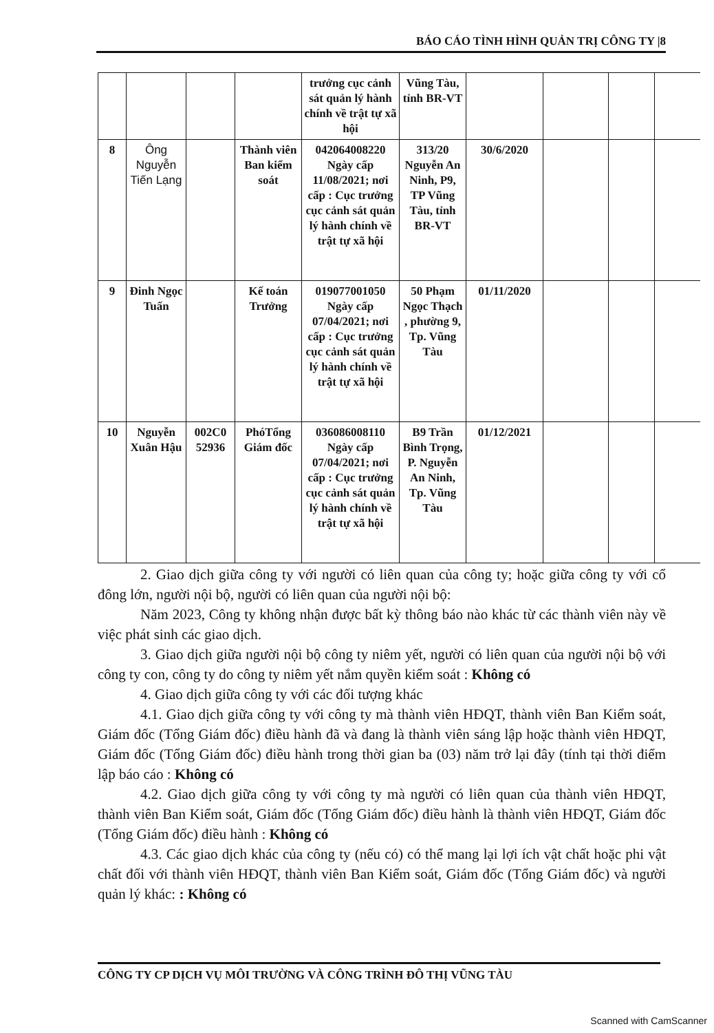BÁO CÁO TÌNH HÌNH QUẢN TRỊ CÔNG TY |8
| | | | | trưởng cục cảnh sát quản lý hành chính về trật tự xã hội | Vũng Tàu, tỉnh BR-VT | | | | |
| 8 | Ông Nguyễn Tiến Lạng | | Thành viên Ban kiểm soát | 042064008220 Ngày cấp 11/08/2021; nơi cấp : Cục trưởng cục cảnh sát quản lý hành chính về trật tự xã hội | 313/20 Nguyễn An Ninh, P9, TP Vũng Tàu, tỉnh BR-VT | 30/6/2020 | | | |
| 9 | Đinh Ngọc Tuấn | | Kế toán Trưởng | 019077001050 Ngày cấp 07/04/2021; nơi cấp : Cục trưởng cục cảnh sát quản lý hành chính về trật tự xã hội | 50 Phạm Ngọc Thạch , phường 9, Tp. Vũng Tàu | 01/11/2020 | | | |
| 10 | Nguyễn Xuân Hậu | 002C0 52936 | PhóTổng Giám đốc | 036086008110 Ngày cấp 07/04/2021; nơi cấp : Cục trưởng cục cảnh sát quản lý hành chính về trật tự xã hội | B9 Trần Bình Trọng, P. Nguyễn An Ninh, Tp. Vũng Tàu | 01/12/2021 | | | |
2. Giao dịch giữa công ty với người có liên quan của công ty; hoặc giữa công ty với cổ đông lớn, người nội bộ, người có liên quan của người nội bộ:
Năm 2023, Công ty không nhận được bất kỳ thông báo nào khác từ các thành viên này về việc phát sinh các giao dịch.
3. Giao dịch giữa người nội bộ công ty niêm yết, người có liên quan của người nội bộ với công ty con, công ty do công ty niêm yết nắm quyền kiểm soát : Không có
4. Giao dịch giữa công ty với các đối tượng khác
4.1. Giao dịch giữa công ty với công ty mà thành viên HĐQT, thành viên Ban Kiểm soát, Giám đốc (Tổng Giám đốc) điều hành đã và đang là thành viên sáng lập hoặc thành viên HĐQT, Giám đốc (Tổng Giám đốc) điều hành trong thời gian ba (03) năm trở lại đây (tính tại thời điểm lập báo cáo : Không có
4.2. Giao dịch giữa công ty với công ty mà người có liên quan của thành viên HĐQT, thành viên Ban Kiểm soát, Giám đốc (Tổng Giám đốc) điều hành là thành viên HĐQT, Giám đốc (Tổng Giám đốc) điều hành : Không có
4.3. Các giao dịch khác của công ty (nếu có) có thể mang lại lợi ích vật chất hoặc phi vật chất đối với thành viên HĐQT, thành viên Ban Kiểm soát, Giám đốc (Tổng Giám đốc) và người quản lý khác: : Không có
CÔNG TY CP DỊCH VỤ MÔI TRƯỜNG VÀ CÔNG TRÌNH ĐÔ THỊ VŨNG TÀU
Scanned with CamScanner